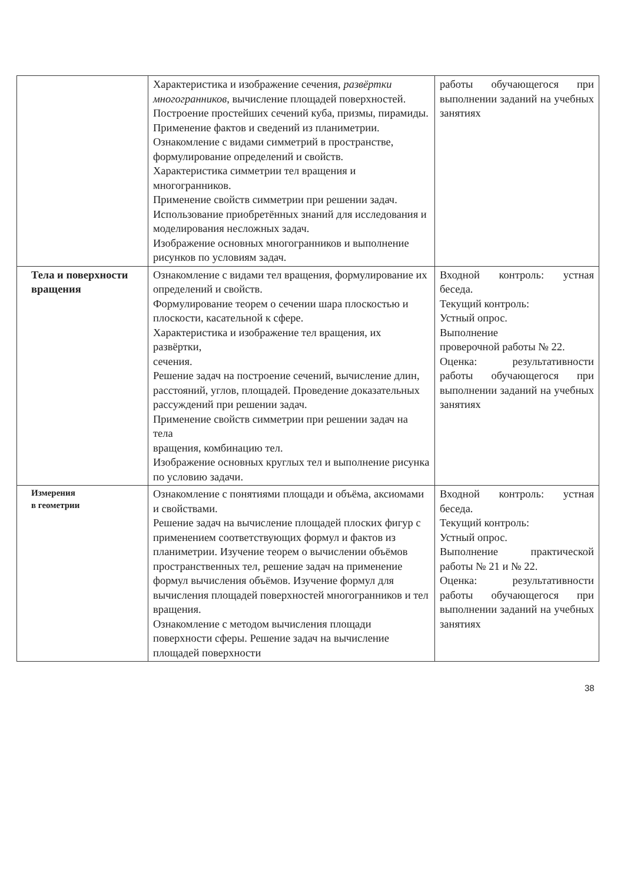| | Характеристика и изображение сечения, развёртки многогранников , вычисление площадей поверхностей. Построение простейших сечений куба, призмы, пирамиды. Применение фактов и сведений из планиметрии. Ознакомление с видами симметрий в пространстве, формулирование определений и свойств. Характеристика симметрии тел вращения и многогранников. Применение свойств симметрии при решении задач. Использование приобретённых знаний для исследования и моделирования несложных задач. Изображение основных многогранников и выполнение рисунков по условиям задач. | работы обучающегося при выполнении заданий на учебных занятиях |
| Тела и поверхности вращения | Ознакомление с видами тел вращения, формулирование их определений и свойств. Формулирование теорем о сечении шара плоскостью и плоскости, касательной к сфере. Характеристика и изображение тел вращения, их развёртки, сечения. Решение задач на построение сечений, вычисление длин, расстояний, углов, площадей. Проведение доказательных рассуждений при решении задач. Применение свойств симметрии при решении задач на тела вращения, комбинацию тел. Изображение основных круглых тел и выполнение рисунка по условию задачи. | Входной контроль: устная беседа. Текущий контроль: Устный опрос. Выполнение проверочной работы № 22. Оценка: результативности работы обучающегося при выполнении заданий на учебных занятиях |
| Измерения в геометрии | Ознакомление с понятиями площади и объёма, аксиомами и свойствами. Решение задач на вычисление площадей плоских фигур с применением соответствующих формул и фактов из планиметрии. Изучение теорем о вычислении объёмов пространственных тел, решение задач на применение формул вычисления объёмов. Изучение формул для вычисления площадей поверхностей многогранников и тел вращения. Ознакомление с методом вычисления площади поверхности сферы. Решение задач на вычисление площадей поверхности | Входной контроль: устная беседа. Текущий контроль: Устный опрос. Выполнение практической работы № 21 и № 22. Оценка: результативности работы обучающегося при выполнении заданий на учебных занятиях |
38